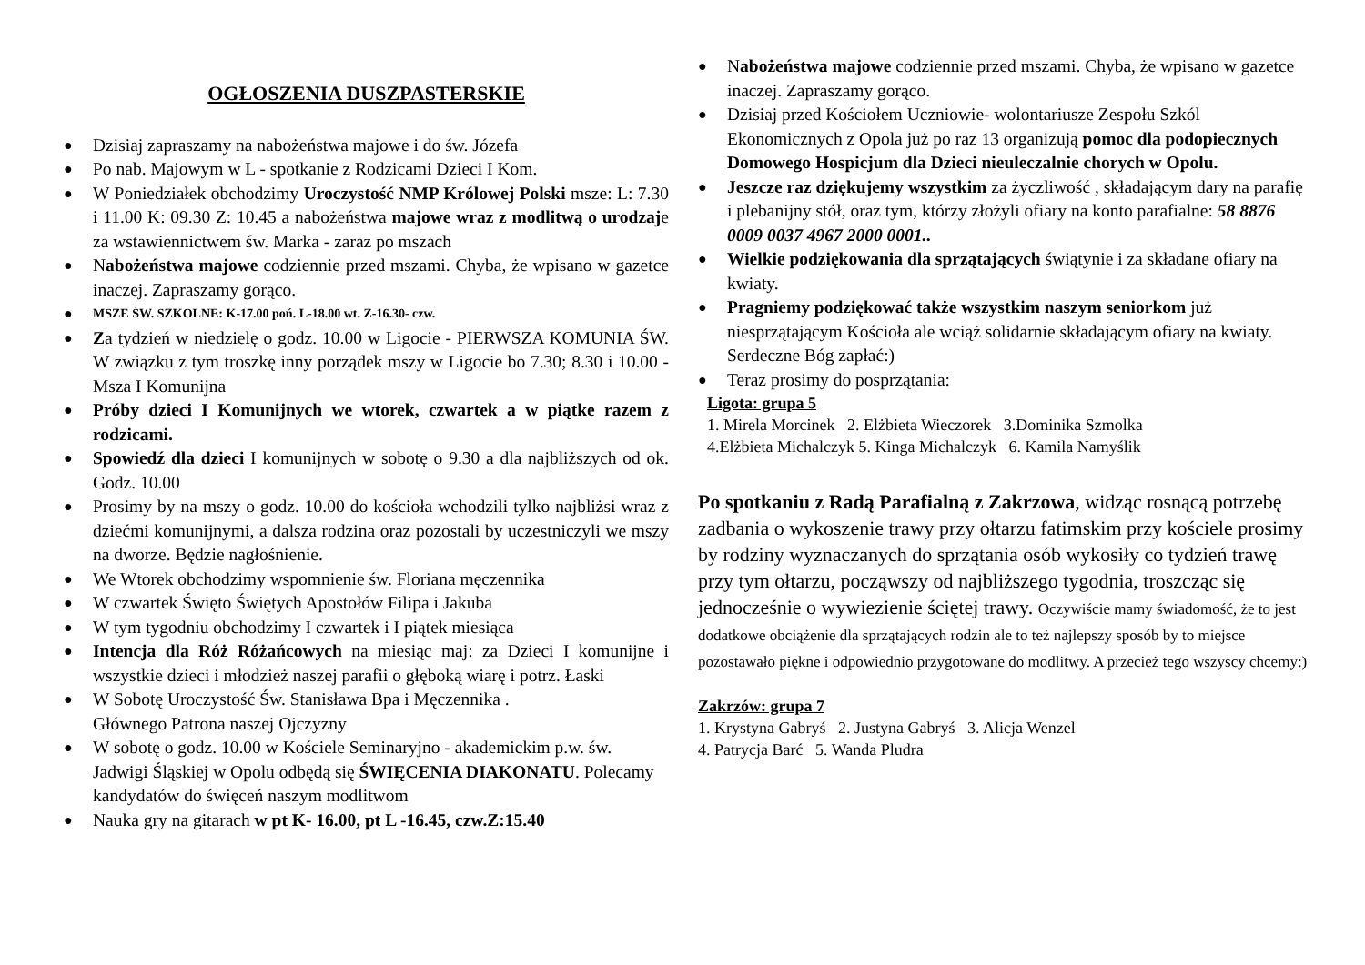OGŁOSZENIA DUSZPASTERSKIE
● Dzisiaj zapraszamy na nabożeństwa majowe i do św. Józefa
● Po nab. Majowym w L - spotkanie z Rodzicami Dzieci I Kom.
● W Poniedziałek obchodzimy Uroczystość NMP Królowej Polski msze: L: 7.30 i 11.00 K: 09.30 Z: 10.45 a nabożeństwa majowe wraz z modlitwą o urodzaje za wstawiennictwem św. Marka - zaraz po mszach
● Nabożeństwa majowe codziennie przed mszami. Chyba, że wpisano w gazetce inaczej. Zapraszamy gorąco.
● MSZE ŚW. SZKOLNE: K-17.00 poń. L-18.00 wt. Z-16.30- czw.
● Za tydzień w niedzielę o godz. 10.00 w Ligocie - PIERWSZA KOMUNIA ŚW. W związku z tym troszkę inny porządek mszy w Ligocie bo 7.30; 8.30 i 10.00 - Msza I Komunijna
● Próby dzieci I Komunijnych we wtorek, czwartek a w piątke razem z rodzicami.
● Spowiedź dla dzieci I komunijnych w sobotę o 9.30 a dla najbliższych od ok. Godz. 10.00
● Prosimy by na mszy o godz. 10.00 do kościoła wchodzili tylko najbliżsi wraz z dziećmi komunijnymi, a dalsza rodzina oraz pozostali by uczestniczyli we mszy na dworze. Będzie nagłośnienie.
● We Wtorek obchodzimy wspomnienie św. Floriana męczennika
● W czwartek Święto Świętych Apostołów Filipa i Jakuba
● W tym tygodniu obchodzimy I czwartek i I piątek miesiąca
● Intencja dla Róż Różańcowych na miesiąc maj: za Dzieci I komunijne i wszystkie dzieci i młodzież naszej parafii o głęboką wiarę i potrz. Łaski
● W Sobotę Uroczystość Św. Stanisława Bpa i Męczennika .
Głównego Patrona naszej Ojczyzny
● W sobotę o godz. 10.00 w Kościele Seminaryjno - akademickim p.w. św. Jadwigi Śląskiej w Opolu odbędą się ŚWIĘCENIA DIAKONATU. Polecamy kandydatów do święceń naszym modlitwom
● Nauka gry na gitarach w pt K- 16.00, pt L -16.45, czw.Z:15.40
● Nabożeństwa majowe codziennie przed mszami. Chyba, że wpisano w gazetce inaczej. Zapraszamy gorąco.
● Dzisiaj przed Kościołem Uczniowie- wolontariusze Zespołu Szkól Ekonomicznych z Opola już po raz 13 organizują pomoc dla podopiecznych Domowego Hospicjum dla Dzieci nieuleczalnie chorych w Opolu.
● Jeszcze raz dziękujemy wszystkim za życzliwość , składającym dary na parafię i plebanijny stół, oraz tym, którzy złożyli ofiary na konto parafialne: 58 8876 0009 0037 4967 2000 0001..
● Wielkie podziękowania dla sprzątających świątynie i za składane ofiary na kwiaty.
● Pragniemy podziękować także wszystkim naszym seniorkom już niesprzątającym Kościoła ale wciąż solidarnie składającym ofiary na kwiaty. Serdeczne Bóg zapłać:)
● Teraz prosimy do posprzątania:
Ligota: grupa 5
1. Mirela Morcinek 2. Elżbieta Wieczorek 3.Dominika Szmolka
4.Elżbieta Michalczyk 5. Kinga Michalczyk 6. Kamila Namyślik
Po spotkaniu z Radą Parafialną z Zakrzowa, widząc rosnącą potrzebę zadbania o wykoszenie trawy przy ołtarzu fatimskim przy kościele prosimy by rodziny wyznaczanych do sprzątania osób wykosiły co tydzień trawę przy tym ołtarzu, począwszy od najbliższego tygodnia, troszcząc się jednocześnie o wywiezienie ściętej trawy. Oczywiście mamy świadomość, że to jest dodatkowe obciążenie dla sprzątających rodzin ale to też najlepszy sposób by to miejsce pozostawało piękne i odpowiednio przygotowane do modlitwy. A przecież tego wszyscy chcemy:)
Zakrzów: grupa 7
1. Krystyna Gabryś 2. Justyna Gabryś 3. Alicja Wenzel
4. Patrycja Barć 5. Wanda Pludra